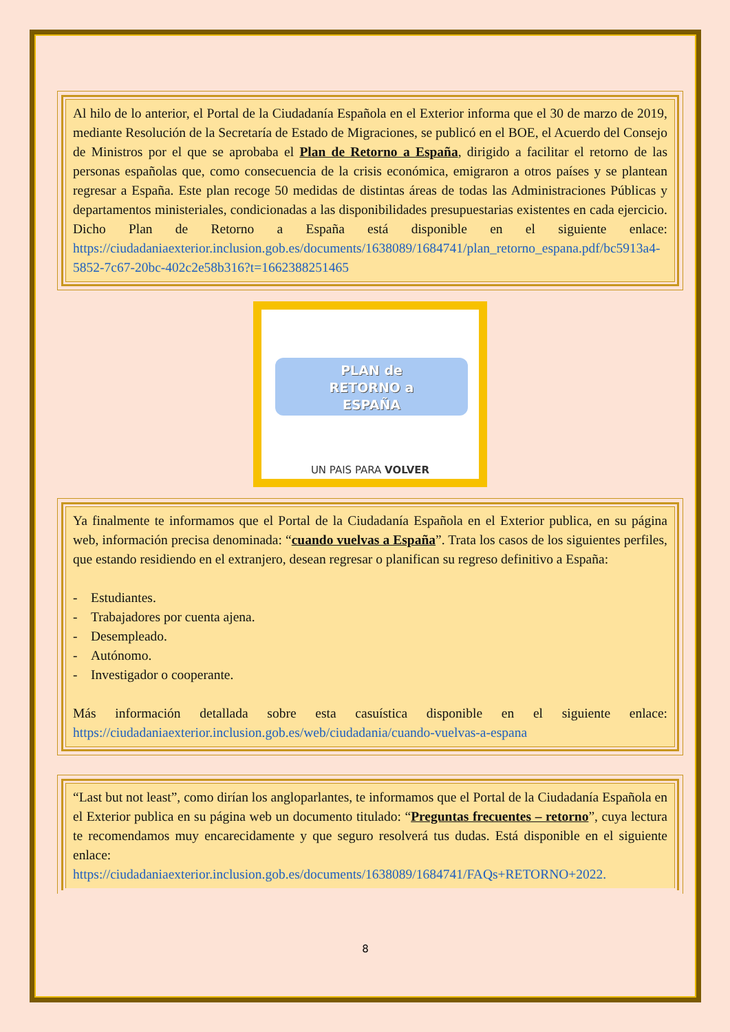Al hilo de lo anterior, el Portal de la Ciudadanía Española en el Exterior informa que el 30 de marzo de 2019, mediante Resolución de la Secretaría de Estado de Migraciones, se publicó en el BOE, el Acuerdo del Consejo de Ministros por el que se aprobaba el Plan de Retorno a España, dirigido a facilitar el retorno de las personas españolas que, como consecuencia de la crisis económica, emigraron a otros países y se plantean regresar a España. Este plan recoge 50 medidas de distintas áreas de todas las Administraciones Públicas y departamentos ministeriales, condicionadas a las disponibilidades presupuestarias existentes en cada ejercicio. Dicho Plan de Retorno a España está disponible en el siguiente enlace: https://ciudadaniaexterior.inclusion.gob.es/documents/1638089/1684741/plan_retorno_espana.pdf/bc5913a4-5852-7c67-20bc-402c2e58b316?t=1662388251465
PLAN de
RETORNO a
ESPAÑA
UN PAIS PARA VOLVER
Ya finalmente te informamos que el Portal de la Ciudadanía Española en el Exterior publica, en su página web, información precisa denominada: “cuando vuelvas a España”. Trata los casos de los siguientes perfiles, que estando residiendo en el extranjero, desean regresar o planifican su regreso definitivo a España:
- Estudiantes.
- Trabajadores por cuenta ajena.
- Desempleado.
- Autónomo.
- Investigador o cooperante.
Más información detallada sobre esta casuística disponible en el siguiente enlace: https://ciudadaniaexterior.inclusion.gob.es/web/ciudadania/cuando-vuelvas-a-espana
“Last but not least”, como dirían los angloparlantes, te informamos que el Portal de la Ciudadanía Española en el Exterior publica en su página web un documento titulado: “Preguntas frecuentes – retorno”, cuya lectura te recomendamos muy encarecidamente y que seguro resolverá tus dudas. Está disponible en el siguiente enlace:
https://ciudadaniaexterior.inclusion.gob.es/documents/1638089/1684741/FAQs+RETORNO+2022.
8